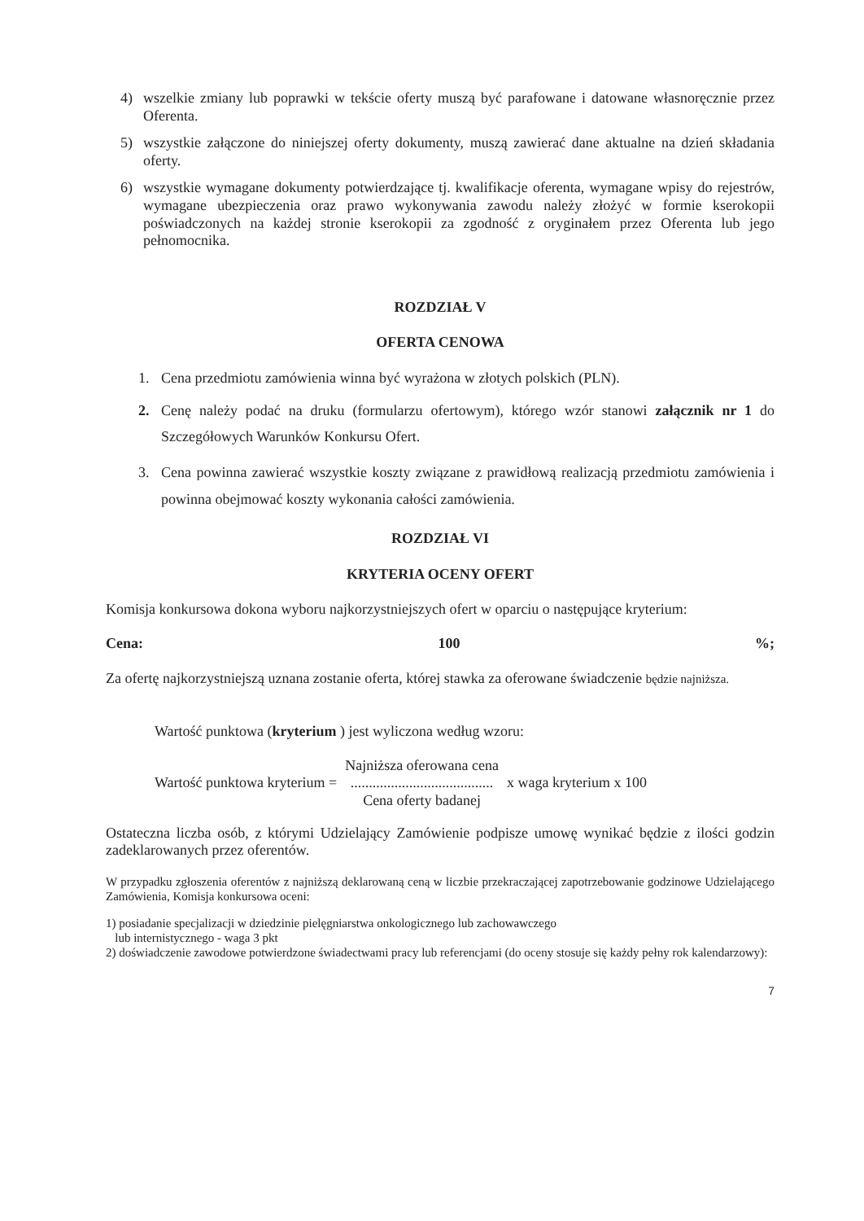4) wszelkie zmiany lub poprawki w tekście oferty muszą być parafowane i datowane własnoręcznie przez Oferenta.
5) wszystkie załączone do niniejszej oferty dokumenty, muszą zawierać dane aktualne na dzień składania oferty.
6) wszystkie wymagane dokumenty potwierdzające tj. kwalifikacje oferenta, wymagane wpisy do rejestrów, wymagane ubezpieczenia oraz prawo wykonywania zawodu należy złożyć w formie kserokopii poświadczonych na każdej stronie kserokopii za zgodność z oryginałem przez Oferenta lub jego pełnomocnika.
ROZDZIAŁ V
OFERTA CENOWA
1. Cena przedmiotu zamówienia winna być wyrażona w złotych polskich (PLN).
2. Cenę należy podać na druku (formularzu ofertowym), którego wzór stanowi załącznik nr 1 do Szczegółowych Warunków Konkursu Ofert.
3. Cena powinna zawierać wszystkie koszty związane z prawidłową realizacją przedmiotu zamówienia i powinna obejmować koszty wykonania całości zamówienia.
ROZDZIAŁ VI
KRYTERIA OCENY OFERT
Komisja konkursowa dokona wyboru najkorzystniejszych ofert w oparciu o następujące kryterium:
Cena: 100 %;
Za ofertę najkorzystniejszą uznana zostanie oferta, której stawka za oferowane świadczenie będzie najniższa.
Wartość punktowa (kryterium ) jest wyliczona według wzoru:
Wartość punktowa kryterium =
Najniższa oferowana cena
.......................................
Cena oferty badanej
x waga kryterium x 100
Ostateczna liczba osób, z którymi Udzielający Zamówienie podpisze umowę wynikać będzie z ilości godzin zadeklarowanych przez oferentów.
W przypadku zgłoszenia oferentów z najniższą deklarowaną ceną w liczbie przekraczającej zapotrzebowanie godzinowe Udzielającego Zamówienia, Komisja konkursowa oceni:
1) posiadanie specjalizacji w dziedzinie pielęgniarstwa onkologicznego lub zachowawczego
lub internistycznego - waga 3 pkt
2) doświadczenie zawodowe potwierdzone świadectwami pracy lub referencjami (do oceny stosuje się każdy pełny rok kalendarzowy):
7